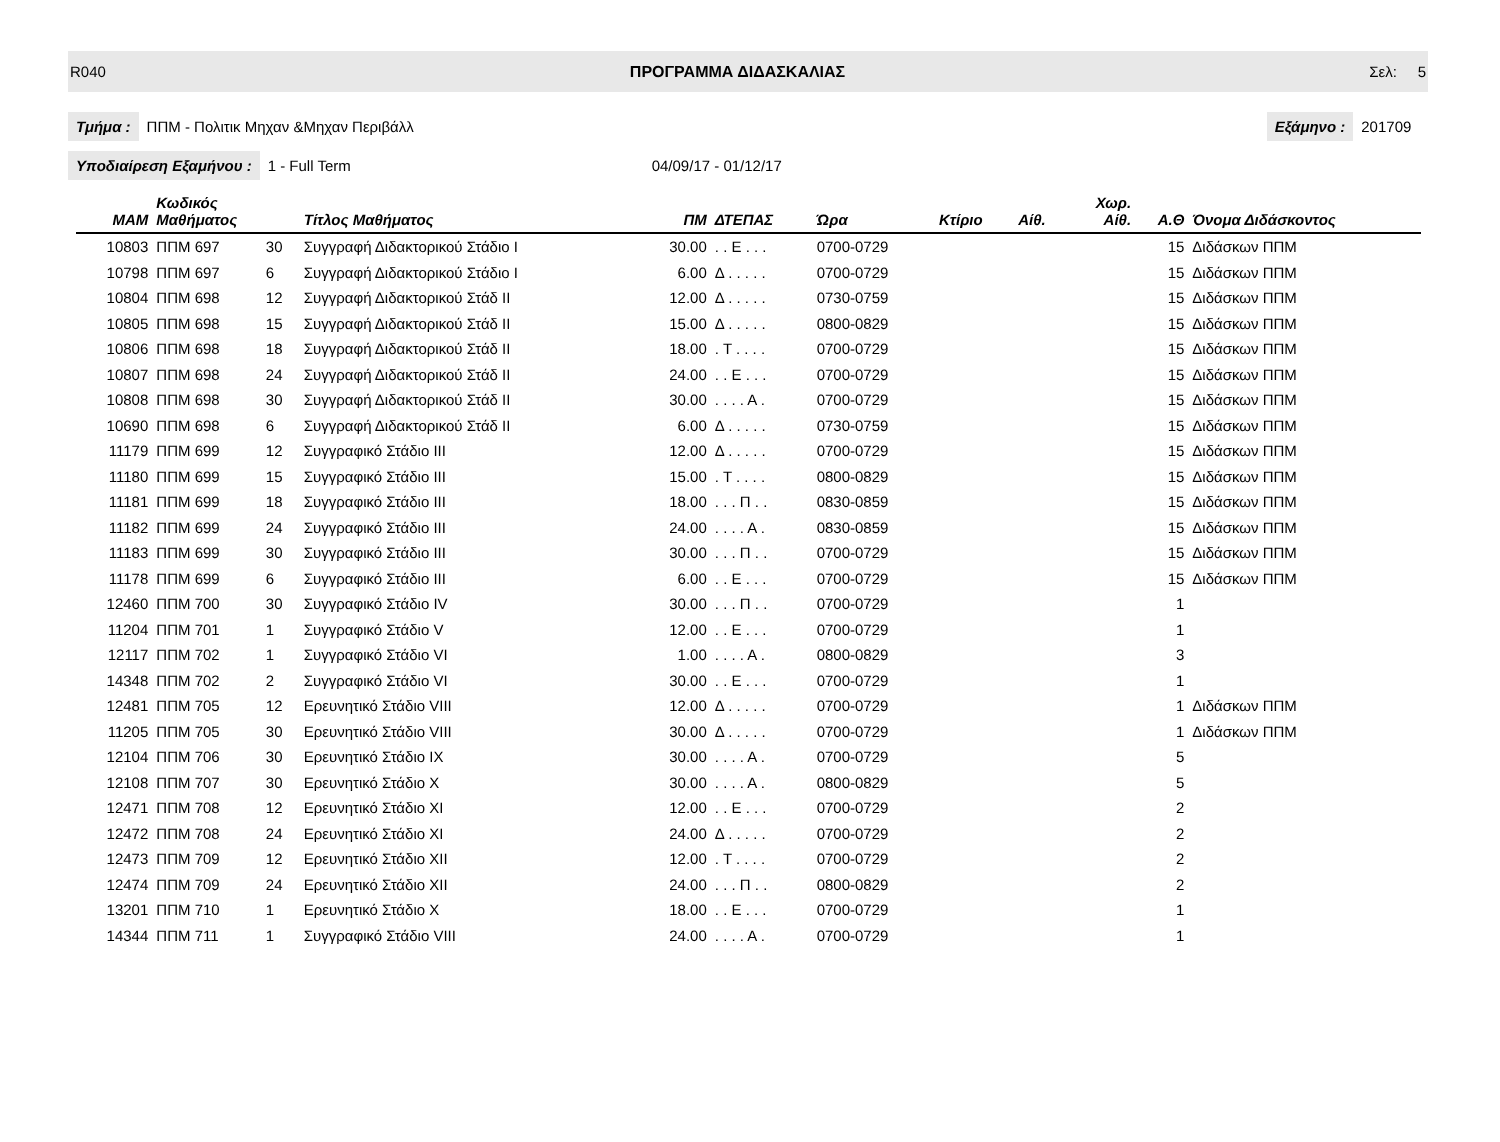R040 ΠΡΟΓΡΑΜΜΑ ΔΙΔΑΣΚΑΛΙΑΣ Σελ: 5
Τμήμα : ΠΠΜ - Πολιτικ Μηχαν &Μηχαν Περιβάλλ Εξάμηνο : 201709
Υποδιαίρεση Εξαμήνου : 1 - Full Term 04/09/17 - 01/12/17
| MAM | Κωδικός Μαθήματος | | Τίτλος Μαθήματος | ΠΜ | ΔΤΕΠΑΣ | Ώρα | Κτίριο | Αίθ. | Χωρ. Αίθ. | Α.Θ | Όνομα Διδάσκοντος |
| --- | --- | --- | --- | --- | --- | --- | --- | --- | --- | --- | --- |
| 10803 | ΠΠΜ 697 | 30 | Συγγραφή Διδακτορικού Στάδιο Ι | 30.00 | . . Ε . . . | 0700-0729 | | | | 15 | Διδάσκων ΠΠΜ |
| 10798 | ΠΠΜ 697 | 6 | Συγγραφή Διδακτορικού Στάδιο Ι | 6.00 | Δ . . . . . | 0700-0729 | | | | 15 | Διδάσκων ΠΠΜ |
| 10804 | ΠΠΜ 698 | 12 | Συγγραφή Διδακτορικού Στάδ ΙΙ | 12.00 | Δ . . . . . | 0730-0759 | | | | 15 | Διδάσκων ΠΠΜ |
| 10805 | ΠΠΜ 698 | 15 | Συγγραφή Διδακτορικού Στάδ ΙΙ | 15.00 | Δ . . . . . | 0800-0829 | | | | 15 | Διδάσκων ΠΠΜ |
| 10806 | ΠΠΜ 698 | 18 | Συγγραφή Διδακτορικού Στάδ ΙΙ | 18.00 | . Τ . . . . | 0700-0729 | | | | 15 | Διδάσκων ΠΠΜ |
| 10807 | ΠΠΜ 698 | 24 | Συγγραφή Διδακτορικού Στάδ ΙΙ | 24.00 | . . Ε . . . | 0700-0729 | | | | 15 | Διδάσκων ΠΠΜ |
| 10808 | ΠΠΜ 698 | 30 | Συγγραφή Διδακτορικού Στάδ ΙΙ | 30.00 | . . . . Α . | 0700-0729 | | | | 15 | Διδάσκων ΠΠΜ |
| 10690 | ΠΠΜ 698 | 6 | Συγγραφή Διδακτορικού Στάδ ΙΙ | 6.00 | Δ . . . . . | 0730-0759 | | | | 15 | Διδάσκων ΠΠΜ |
| 11179 | ΠΠΜ 699 | 12 | Συγγραφικό Στάδιο ΙΙΙ | 12.00 | Δ . . . . . | 0700-0729 | | | | 15 | Διδάσκων ΠΠΜ |
| 11180 | ΠΠΜ 699 | 15 | Συγγραφικό Στάδιο ΙΙΙ | 15.00 | . Τ . . . . | 0800-0829 | | | | 15 | Διδάσκων ΠΠΜ |
| 11181 | ΠΠΜ 699 | 18 | Συγγραφικό Στάδιο ΙΙΙ | 18.00 | . . . Π . . | 0830-0859 | | | | 15 | Διδάσκων ΠΠΜ |
| 11182 | ΠΠΜ 699 | 24 | Συγγραφικό Στάδιο ΙΙΙ | 24.00 | . . . . Α . | 0830-0859 | | | | 15 | Διδάσκων ΠΠΜ |
| 11183 | ΠΠΜ 699 | 30 | Συγγραφικό Στάδιο ΙΙΙ | 30.00 | . . . Π . . | 0700-0729 | | | | 15 | Διδάσκων ΠΠΜ |
| 11178 | ΠΠΜ 699 | 6 | Συγγραφικό Στάδιο ΙΙΙ | 6.00 | . . Ε . . . | 0700-0729 | | | | 15 | Διδάσκων ΠΠΜ |
| 12460 | ΠΠΜ 700 | 30 | Συγγραφικό Στάδιο ΙV | 30.00 | . . . Π . . | 0700-0729 | | | | 1 | |
| 11204 | ΠΠΜ 701 | 1 | Συγγραφικό Στάδιο V | 12.00 | . . Ε . . . | 0700-0729 | | | | 1 | |
| 12117 | ΠΠΜ 702 | 1 | Συγγραφικό Στάδιο VI | 1.00 | . . . . Α . | 0800-0829 | | | | 3 | |
| 14348 | ΠΠΜ 702 | 2 | Συγγραφικό Στάδιο VI | 30.00 | . . Ε . . . | 0700-0729 | | | | 1 | |
| 12481 | ΠΠΜ 705 | 12 | Ερευνητικό Στάδιο VIII | 12.00 | Δ . . . . . | 0700-0729 | | | | 1 | Διδάσκων ΠΠΜ |
| 11205 | ΠΠΜ 705 | 30 | Ερευνητικό Στάδιο VIII | 30.00 | Δ . . . . . | 0700-0729 | | | | 1 | Διδάσκων ΠΠΜ |
| 12104 | ΠΠΜ 706 | 30 | Ερευνητικό Στάδιο ΙΧ | 30.00 | . . . . Α . | 0700-0729 | | | | 5 | |
| 12108 | ΠΠΜ 707 | 30 | Ερευνητικό Στάδιο Χ | 30.00 | . . . . Α . | 0800-0829 | | | | 5 | |
| 12471 | ΠΠΜ 708 | 12 | Ερευνητικό Στάδιο ΧΙ | 12.00 | . . Ε . . . | 0700-0729 | | | | 2 | |
| 12472 | ΠΠΜ 708 | 24 | Ερευνητικό Στάδιο ΧΙ | 24.00 | Δ . . . . . | 0700-0729 | | | | 2 | |
| 12473 | ΠΠΜ 709 | 12 | Ερευνητικό Στάδιο ΧΙΙ | 12.00 | . Τ . . . . | 0700-0729 | | | | 2 | |
| 12474 | ΠΠΜ 709 | 24 | Ερευνητικό Στάδιο ΧΙΙ | 24.00 | . . . Π . . | 0800-0829 | | | | 2 | |
| 13201 | ΠΠΜ 710 | 1 | Ερευνητικό Στάδιο Χ | 18.00 | . . Ε . . . | 0700-0729 | | | | 1 | |
| 14344 | ΠΠΜ 711 | 1 | Συγγραφικό Στάδιο VIII | 24.00 | . . . . Α . | 0700-0729 | | | | 1 | |